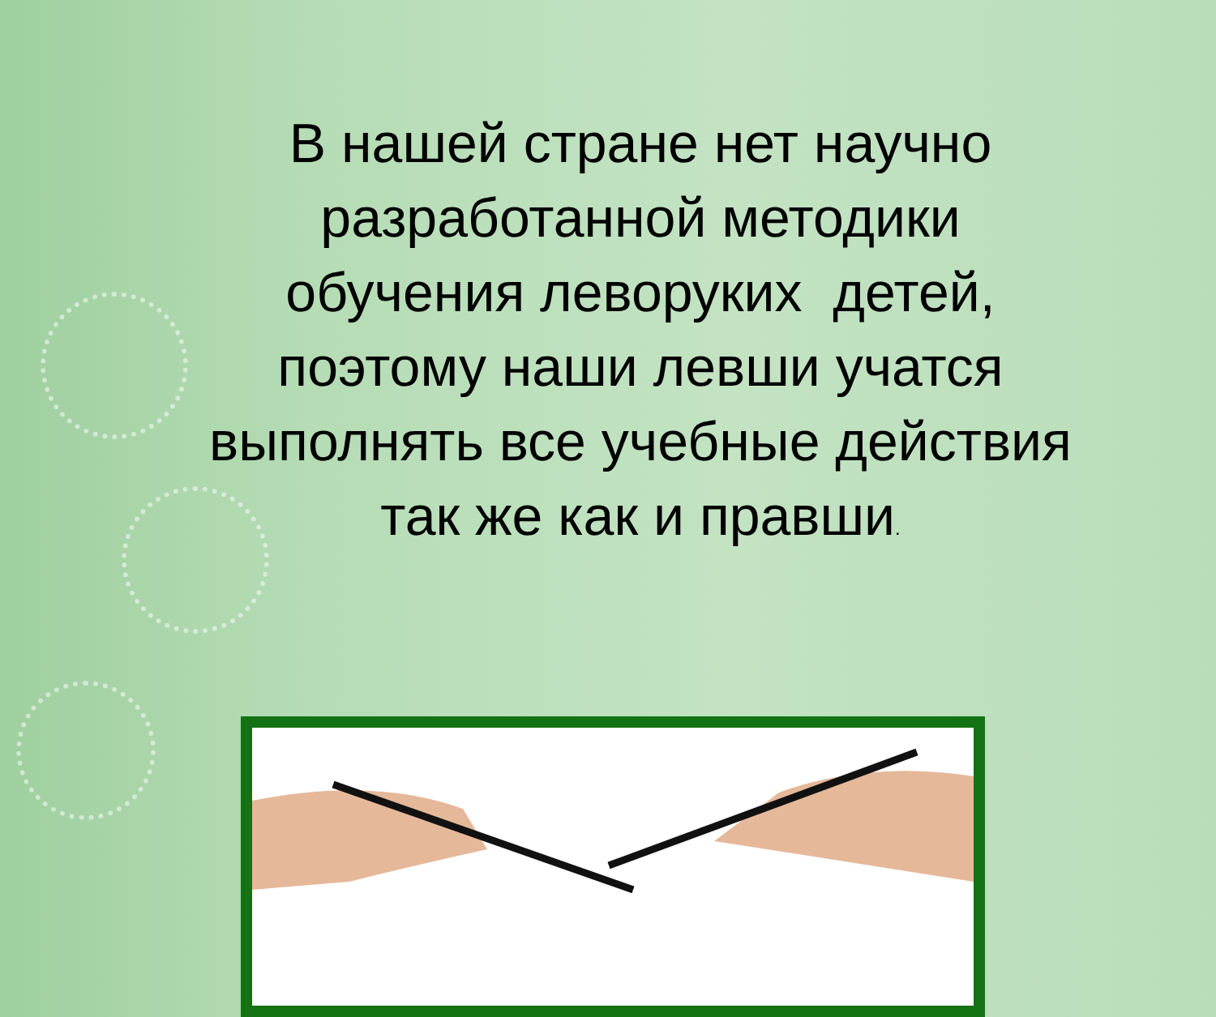В нашей стране нет научно разработанной методики обучения леворуких детей, поэтому наши левши учатся выполнять все учебные действия так же как и правши.